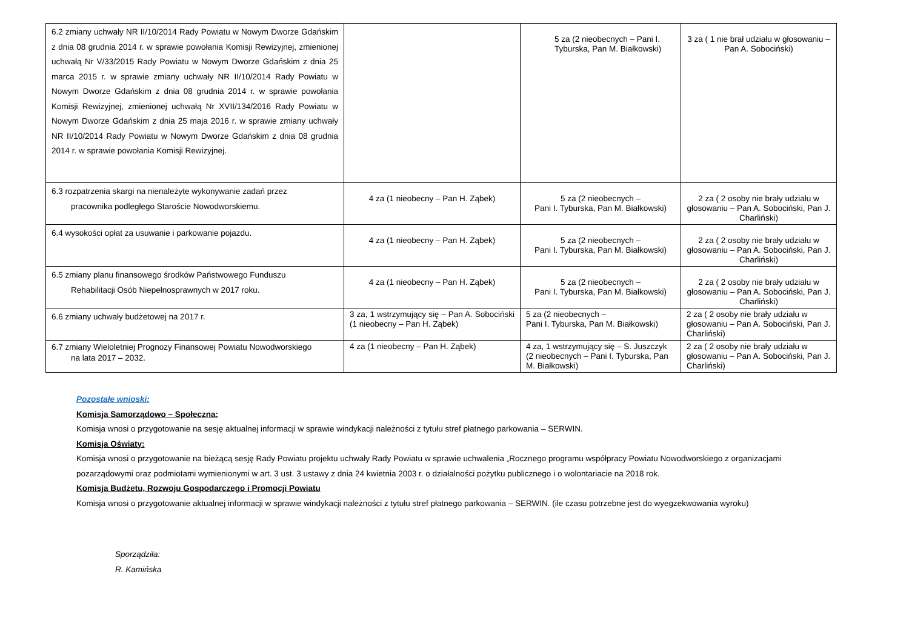| 6.2 zmiany uchwały NR II/10/2014 Rady Powiatu w Nowym Dworze Gdańskim z dnia 08 grudnia 2014 r. w sprawie powołania Komisji Rewizyjnej, zmienionej uchwałą Nr V/33/2015 Rady Powiatu w Nowym Dworze Gdańskim z dnia 25 marca 2015 r. w sprawie zmiany uchwały NR II/10/2014 Rady Powiatu w Nowym Dworze Gdańskim z dnia 08 grudnia 2014 r. w sprawie powołania Komisji Rewizyjnej, zmienionej uchwałą Nr XVII/134/2016 Rady Powiatu w Nowym Dworze Gdańskim z dnia 25 maja 2016 r. w sprawie zmiany uchwały NR II/10/2014 Rady Powiatu w Nowym Dworze Gdańskim z dnia 08 grudnia 2014 r. w sprawie powołania Komisji Rewizyjnej. | | 5 za (2 nieobecnych – Pani I. Tyburska, Pan M. Białkowski) | 3 za ( 1 nie brał udziału w głosowaniu – Pan A. Sobociński) |
| 6.3 rozpatrzenia skargi na nienależyte wykonywanie zadań przez pracownika podległego Staroście Nowodworskiemu. | 4 za (1 nieobecny – Pan H. Ząbek) | 5 za (2 nieobecnych – Pani I. Tyburska, Pan M. Białkowski) | 2 za ( 2 osoby nie brały udziału w głosowaniu – Pan A. Sobociński, Pan J. Charliński) |
| 6.4 wysokości opłat za usuwanie i parkowanie pojazdu. | 4 za (1 nieobecny – Pan H. Ząbek) | 5 za (2 nieobecnych – Pani I. Tyburska, Pan M. Białkowski) | 2 za ( 2 osoby nie brały udziału w głosowaniu – Pan A. Sobociński, Pan J. Charliński) |
| 6.5 zmiany planu finansowego środków Państwowego Funduszu Rehabilitacji Osób Niepełnosprawnych w 2017 roku. | 4 za (1 nieobecny – Pan H. Ząbek) | 5 za (2 nieobecnych – Pani I. Tyburska, Pan M. Białkowski) | 2 za ( 2 osoby nie brały udziału w głosowaniu – Pan A. Sobociński, Pan J. Charliński) |
| 6.6 zmiany uchwały budżetowej na 2017 r. | 3 za, 1 wstrzymujący się – Pan A. Sobociński (1 nieobecny – Pan H. Ząbek) | 5 za (2 nieobecnych – Pani I. Tyburska, Pan M. Białkowski) | 2 za ( 2 osoby nie brały udziału w głosowaniu – Pan A. Sobociński, Pan J. Charliński) |
| 6.7 zmiany Wieloletniej Prognozy Finansowej Powiatu Nowodworskiego na lata 2017 – 2032. | 4 za (1 nieobecny – Pan H. Ząbek) | 4 za, 1 wstrzymujący się – S. Juszczyk (2 nieobecnych – Pani I. Tyburska, Pan M. Białkowski) | 2 za ( 2 osoby nie brały udziału w głosowaniu – Pan A. Sobociński, Pan J. Charliński) |
Pozostałe wnioski:
Komisja Samorządowo – Społeczna:
Komisja wnosi o przygotowanie na sesję aktualnej informacji w sprawie windykacji należności z tytułu stref płatnego parkowania – SERWIN.
Komisja Oświaty:
Komisja wnosi o przygotowanie na bieżącą sesję Rady Powiatu projektu uchwały Rady Powiatu w sprawie uchwalenia „Rocznego programu współpracy Powiatu Nowodworskiego z organizacjami pozarządowymi oraz podmiotami wymienionymi w art. 3 ust. 3 ustawy z dnia 24 kwietnia 2003 r. o działalności pożytku publicznego i o wolontariacie na 2018 rok.
Komisja Budżetu, Rozwoju Gospodarczego i Promocji Powiatu
Komisja wnosi o przygotowanie aktualnej informacji w sprawie windykacji należności z tytułu stref płatnego parkowania – SERWIN. (ile czasu potrzebne jest do wyegzekwowania wyroku)
Sporządziła:
R. Kamińska